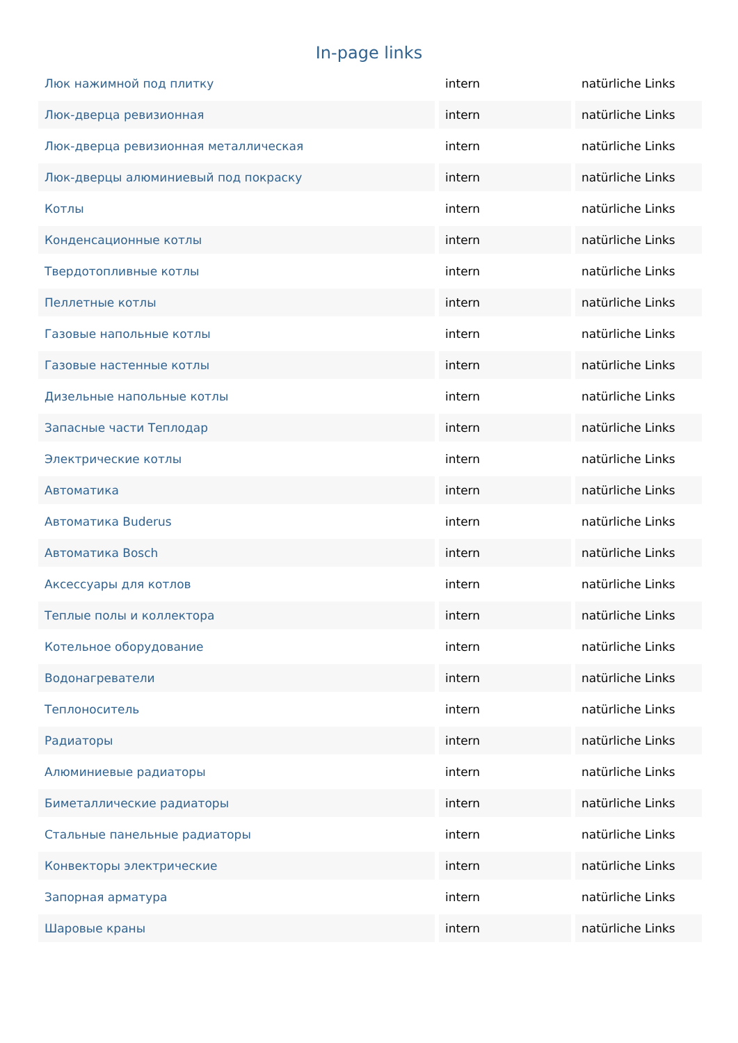In-page links
| Люк нажимной под плитку | intern | natürliche Links |
| Люк-дверца ревизионная | intern | natürliche Links |
| Люк-дверца ревизионная металлическая | intern | natürliche Links |
| Люк-дверцы алюминиевый под покраску | intern | natürliche Links |
| Котлы | intern | natürliche Links |
| Конденсационные котлы | intern | natürliche Links |
| Твердотопливные котлы | intern | natürliche Links |
| Пеллетные котлы | intern | natürliche Links |
| Газовые напольные котлы | intern | natürliche Links |
| Газовые настенные котлы | intern | natürliche Links |
| Дизельные напольные котлы | intern | natürliche Links |
| Запасные части Теплодар | intern | natürliche Links |
| Электрические котлы | intern | natürliche Links |
| Автоматика | intern | natürliche Links |
| Автоматика Buderus | intern | natürliche Links |
| Автоматика Bosch | intern | natürliche Links |
| Аксессуары для котлов | intern | natürliche Links |
| Теплые полы и коллектора | intern | natürliche Links |
| Котельное оборудование | intern | natürliche Links |
| Водонагреватели | intern | natürliche Links |
| Теплоноситель | intern | natürliche Links |
| Радиаторы | intern | natürliche Links |
| Алюминиевые радиаторы | intern | natürliche Links |
| Биметаллические радиаторы | intern | natürliche Links |
| Стальные панельные радиаторы | intern | natürliche Links |
| Конвекторы электрические | intern | natürliche Links |
| Запорная арматура | intern | natürliche Links |
| Шаровые краны | intern | natürliche Links |